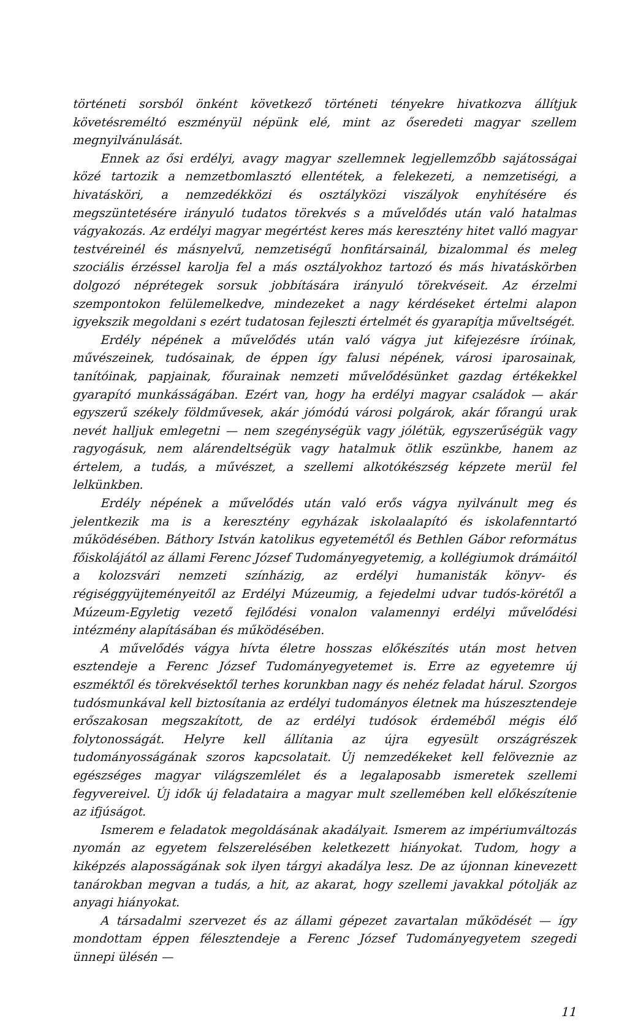történeti sorsból önként következő történeti tényekre hivatkozva állítjuk követésreméltó eszményül népünk elé, mint az őseredeti magyar szellem megnyilvánulását.
Ennek az ősi erdélyi, avagy magyar szellemnek legjellemzőbb sajátosságai közé tartozik a nemzetbomlasztó ellentétek, a felekezeti, a nemzetiségi, a hivatásköri, a nemzedékközi és osztályközi viszályok enyhítésére és megszüntetésére irányuló tudatos törekvés s a művelődés után való hatalmas vágyakozás. Az erdélyi magyar megértést keres más keresztény hitet valló magyar testvéreinél és másnyelvű, nemzetiségű honfitársainál, bizalommal és meleg szociális érzéssel karolja fel a más osztályokhoz tartozó és más hivatáskörben dolgozó néprétegek sorsuk jobbítására irányuló törekvéseit. Az érzelmi szempontokon felülemelkedve, mindezeket a nagy kérdéseket értelmi alapon igyekszik megoldani s ezért tudatosan fejleszti értelmét és gyarapítja műveltségét.
Erdély népének a művelődés után való vágya jut kifejezésre íróinak, művészeinek, tudósainak, de éppen így falusi népének, városi iparosainak, tanítóinak, papjainak, főurainak nemzeti művelődésünket gazdag értékekkel gyarapító munkásságában. Ezért van, hogy ha erdélyi magyar családok — akár egyszerű székely földművesek, akár jómódú városi polgárok, akár főrangú urak nevét halljuk emlegetni — nem szegénységük vagy jólétük, egyszerűségük vagy ragyogásuk, nem alárendeltségük vagy hatalmuk ötlik eszünkbe, hanem az értelem, a tudás, a művészet, a szellemi alkotókészség képzete merül fel lelkünkben.
Erdély népének a művelődés után való erős vágya nyilvánult meg és jelentkezik ma is a keresztény egyházak iskolaalapító és iskolafenntartó működésében. Báthory István katolikus egyetemétől és Bethlen Gábor református főiskolájától az állami Ferenc József Tudományegyetemig, a kollégiumok drámáitól a kolozsvári nemzeti színházig, az erdélyi humanisták könyv- és régiséggyüjteményeitől az Erdélyi Múzeumig, a fejedelmi udvar tudós-körétől a Múzeum-Egyletig vezető fejlődési vonalon valamennyi erdélyi művelődési intézmény alapításában és működésében.
A művelődés vágya hívta életre hosszas előkészítés után most hetven esztendeje a Ferenc József Tudományegyetemet is. Erre az egyetemre új eszméktől és törekvésektől terhes korunkban nagy és nehéz feladat hárul. Szorgos tudósmunkával kell biztosítania az erdélyi tudományos életnek ma húszesztendeje erőszakosan megszakított, de az erdélyi tudósok érdeméből mégis élő folytonosságát. Helyre kell állítania az újra egyesült országrészek tudományosságának szoros kapcsolatait. Új nemzedékeket kell felöveznie az egészséges magyar világszemlélet és a legalaposabb ismeretek szellemi fegyvereivel. Új idők új feladataira a magyar mult szellemében kell előkészítenie az ifjúságot.
Ismerem e feladatok megoldásának akadályait. Ismerem az impériumváltozás nyomán az egyetem felszerelésében keletkezett hiányokat. Tudom, hogy a kiképzés alaposságának sok ilyen tárgyi akadálya lesz. De az újonnan kinevezett tanárokban megvan a tudás, a hit, az akarat, hogy szellemi javakkal pótolják az anyagi hiányokat.
A társadalmi szervezet és az állami gépezet zavartalan működését — így mondottam éppen félesztendeje a Ferenc József Tudományegyetem szegedi ünnepi ülésén —
11